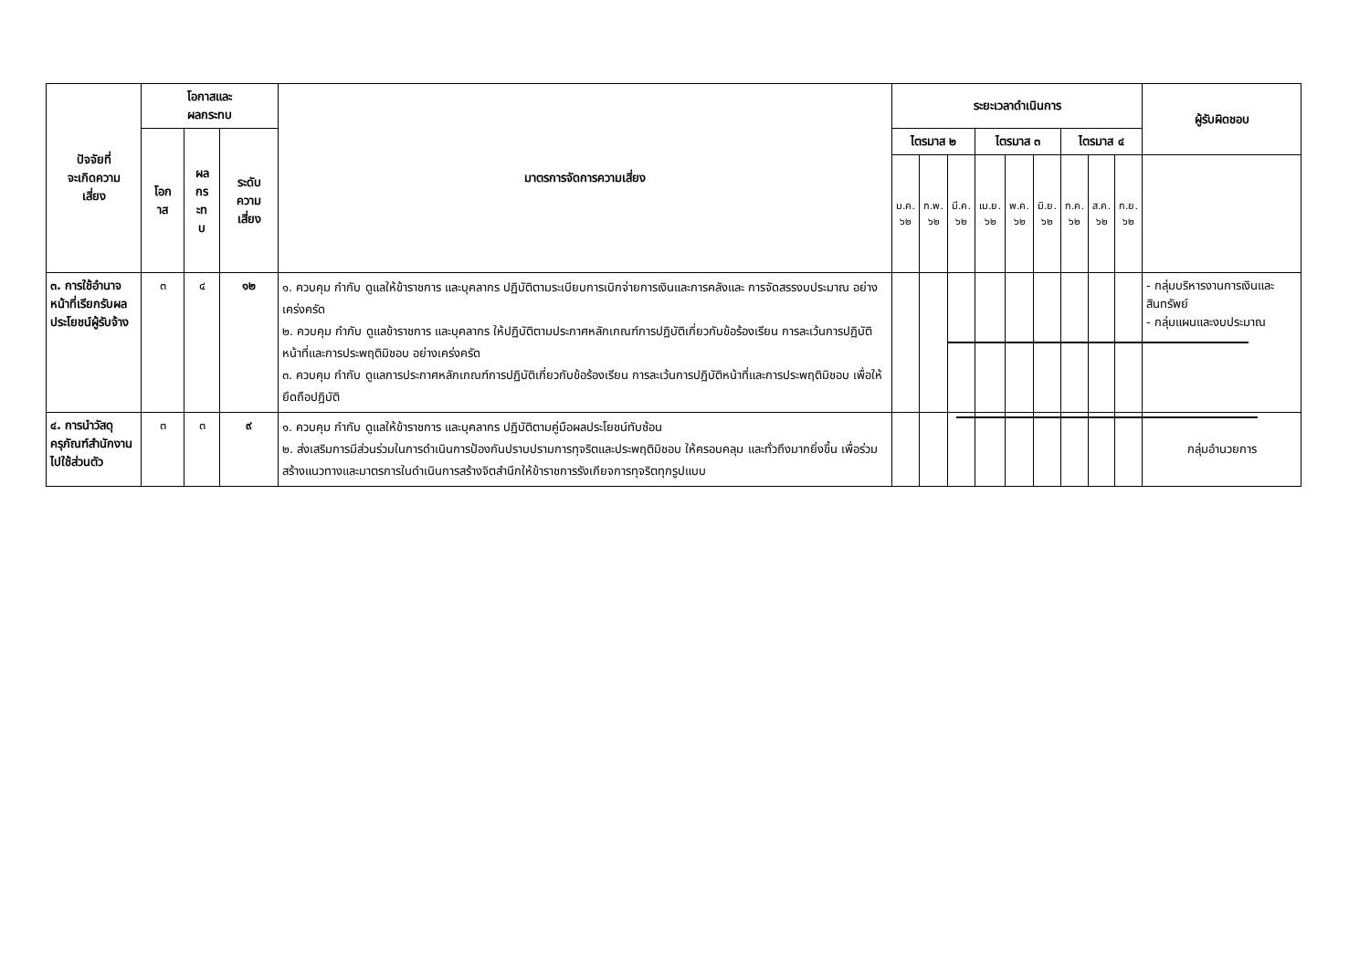| ปัจจัยที่ จะเกิดความ เสี่ยง | โอกาสและ ผลกระทบ | | | มาตรการจัดการความเสี่ยง | ระยะเวลาดำเนินการ | | | | | | | | | ผู้รับผิดชอบ |
| --- | --- | --- | --- | --- | --- | --- | --- | --- | --- | --- | --- | --- | --- | --- |
| | โอก าส | ผล กร ะท บ | ระดับ ความ เสี่ยง | | ไตรมาส ๒ | | | ไตรมาส ๓ | | | ไตรมาส ๔ | | | |
| | | | | | ม.ค. ๖๒ | ก.พ. ๖๒ | มี.ค. ๖๒ | เม.ย. ๖๒ | พ.ค. ๖๒ | มิ.ย. ๖๒ | ก.ค. ๖๒ | ส.ค. ๖๒ | ก.ย. ๖๒ | |
| ๓. การใช้อำนาจหน้าที่เรียกรับผลประโยชน์ผู้รับจ้าง | ๓ | ๔ | ๑๒ | ๑. ควบคุม กำกับ ดูแลให้ข้าราชการ และบุคลากร ปฏิบัติตามระเบียบการเบิกจ่ายการเงินและการคลังและ การจัดสรรงบประมาณ อย่างเคร่งครัด ๒. ควบคุม กำกับ ดูแลข้าราชการ และบุคลากร ให้ปฏิบัติตามประกาศหลักเกณฑ์การปฏิบัติเกี่ยวกับข้อร้องเรียน การละเว้นการปฏิบัติหน้าที่และการประพฤติมิชอบ อย่างเคร่งครัด ๓. ควบคุม กำกับ ดูแลการประกาศหลักเกณฑ์การปฏิบัติเกี่ยวกับข้อร้องเรียน การละเว้นการปฏิบัติหน้าที่และการประพฤติมิชอบ เพื่อให้ยึดถือปฏิบัติ | | | | | | | | | | - กลุ่มบริหารงานการเงินและสินทรัพย์ - กลุ่มแผนและงบประมาณ |
| ๔. การนำวัสดุครุภัณฑ์สำนักงานไปใช้ส่วนตัว | ๓ | ๓ | ๙ | ๑. ควบคุม กำกับ ดูแลให้ข้าราชการ และบุคลากร ปฏิบัติตามคู่มือผลประโยชน์ทับซ้อน ๒. ส่งเสริมการมีส่วนร่วมในการดำเนินการป้องกันปราบปรามการทุจริตและประพฤติมิชอบ ให้ครอบคลุม และทั่วถึงมากยิ่งขึ้น เพื่อร่วมสร้างแนวทางและมาตรการในดำเนินการสร้างจิตสำนึกให้ข้าราชการรังเกียจการทุจริตทุกรูปแบบ | | | | | | | | | | กลุ่มอำนวยการ |